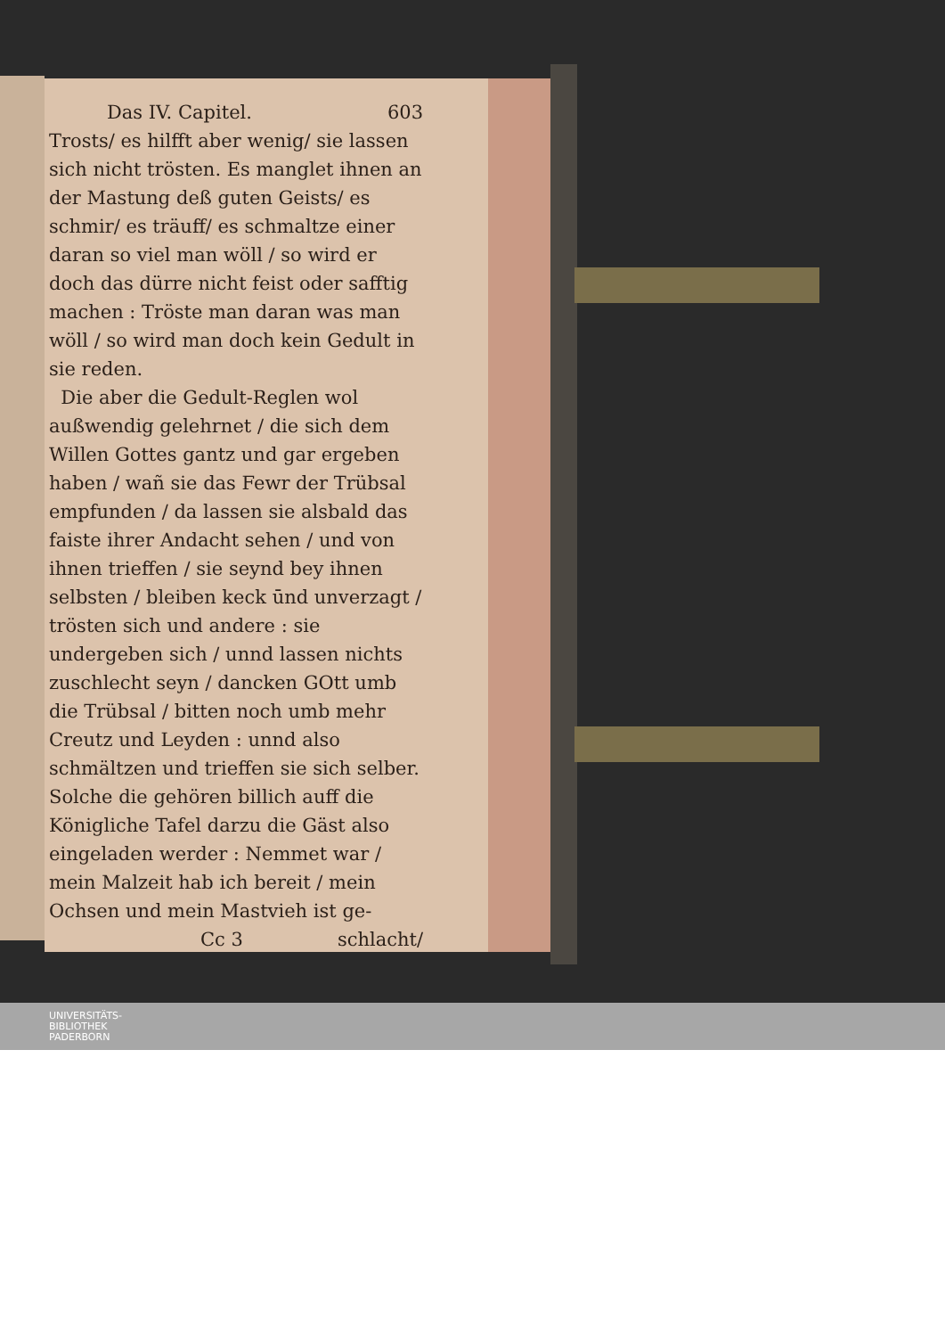Das IV. Capitel. 603
Trosts/ es hilfft aber wenig/ sie lassen sich nicht trösten. Es manglet ihnen an der Mastung deß guten Geists/ es schmir/ es träuff/ es schmaltze einer daran so viel man wöll / so wird er doch das dürre nicht feist oder safftig machen : Tröste man daran was man wöll / so wird man doch kein Gedult in sie reden.
Die aber die Gedult-Reglen wol außwendig gelehrnet / die sich dem Willen Gottes gantz und gar ergeben haben / wañ sie das Fewr der Trübsal empfunden / da lassen sie alsbald das faiste ihrer Andacht sehen / und von ihnen trieffen / sie seynd bey ihnen selbsten / bleiben keck ūnd unverzagt / trösten sich und andere : sie undergeben sich / unnd lassen nichts zuschlecht seyn / dancken GOtt umb die Trübsal / bitten noch umb mehr Creutz und Leyden : unnd also schmältzen und trieffen sie sich selber. Solche die gehören billich auff die Königliche Tafel darzu die Gäst also eingeladen werder : Nemmet war / mein Malzeit hab ich bereit / mein Ochsen und mein Mastvieh ist ge-
Cc 3 schlacht/
UNIVERSITÄTS-
BIBLIOTHEK
PADERBORN